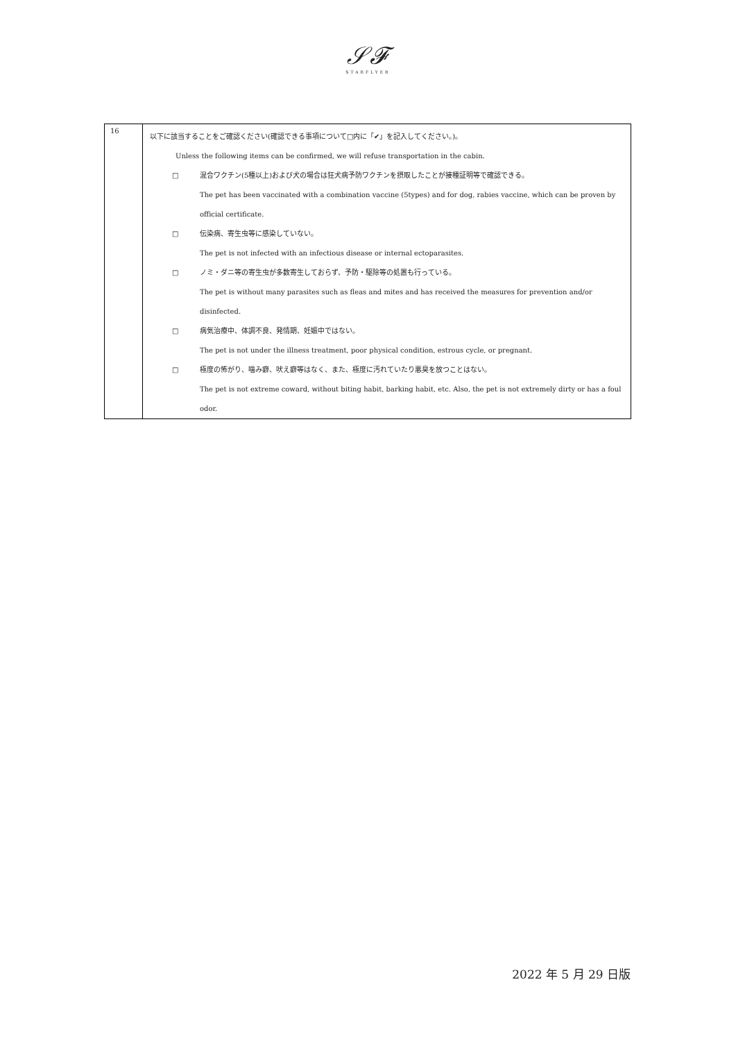𝒮𝓕
STARFLYER
| 16 | 以下に該当することをご確認ください(確認できる事項について□内に「✔」を記入してください。)。 Unless the following items can be confirmed, we will refuse transportation in the cabin. □ 混合ワクチン(5種以上)および犬の場合は狂犬病予防ワクチンを摂取したことが接種証明等で確認できる。 The pet has been vaccinated with a combination vaccine (5types) and for dog, rabies vaccine, which can be proven by official certificate. □ 伝染病、寄生虫等に感染していない。 The pet is not infected with an infectious disease or internal ectoparasites. □ ノミ・ダニ等の寄生虫が多数寄生しておらず、予防・駆除等の処置も行っている。 The pet is without many parasites such as fleas and mites and has received the measures for prevention and/or disinfected. □ 病気治療中、体調不良、発情期、妊娠中ではない。 The pet is not under the illness treatment, poor physical condition, estrous cycle, or pregnant. □ 極度の怖がり、噛み癖、吠え癖等はなく、また、極度に汚れていたり悪臭を放つことはない。 The pet is not extreme coward, without biting habit, barking habit, etc. Also, the pet is not extremely dirty or has a foul odor. |
2022 年 5 月 29 日版